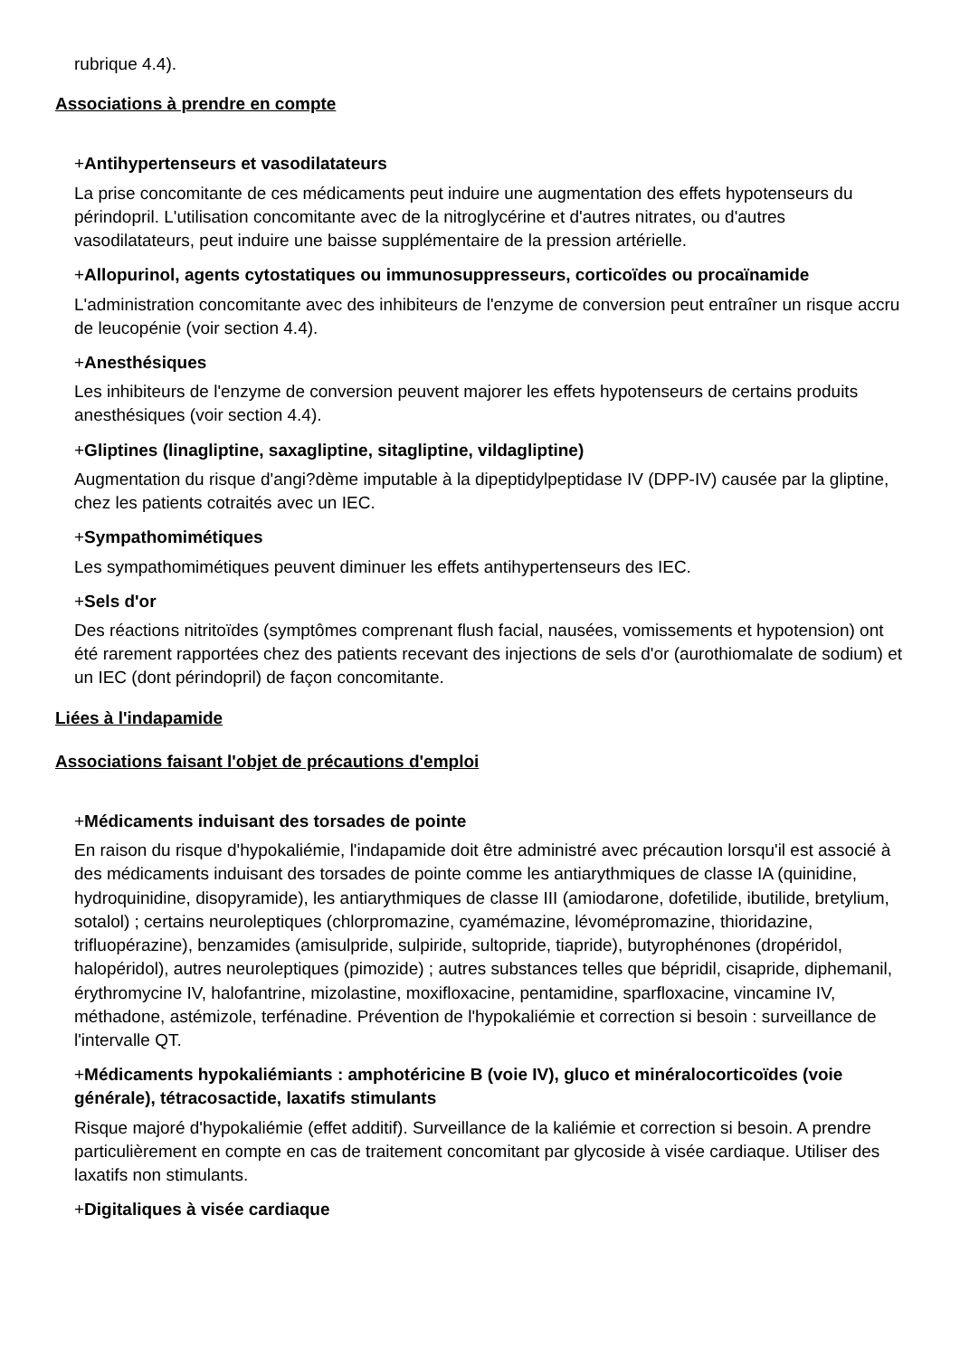rubrique 4.4).
Associations à prendre en compte
+Antihypertenseurs et vasodilatateurs
La prise concomitante de ces médicaments peut induire une augmentation des effets hypotenseurs du périndopril. L'utilisation concomitante avec de la nitroglycérine et d'autres nitrates, ou d'autres vasodilatateurs, peut induire une baisse supplémentaire de la pression artérielle.
+Allopurinol, agents cytostatiques ou immunosuppresseurs, corticoïdes ou procaïnamide
L'administration concomitante avec des inhibiteurs de l'enzyme de conversion peut entraîner un risque accru de leucopénie (voir section 4.4).
+Anesthésiques
Les inhibiteurs de l'enzyme de conversion peuvent majorer les effets hypotenseurs de certains produits anesthésiques (voir section 4.4).
+Gliptines (linagliptine, saxagliptine, sitagliptine, vildagliptine)
Augmentation du risque d'angi?dème imputable à la dipeptidylpeptidase IV (DPP-IV) causée par la gliptine, chez les patients cotraités avec un IEC.
+Sympathomimétiques
Les sympathomimétiques peuvent diminuer les effets antihypertenseurs des IEC.
+Sels d'or
Des réactions nitritoïdes (symptômes comprenant flush facial, nausées, vomissements et hypotension) ont été rarement rapportées chez des patients recevant des injections de sels d'or (aurothiomalate de sodium) et un IEC (dont périndopril) de façon concomitante.
Liées à l'indapamide
Associations faisant l'objet de précautions d'emploi
+Médicaments induisant des torsades de pointe
En raison du risque d'hypokaliémie, l'indapamide doit être administré avec précaution lorsqu'il est associé à des médicaments induisant des torsades de pointe comme les antiarythmiques de classe IA (quinidine, hydroquinidine, disopyramide), les antiarythmiques de classe III (amiodarone, dofetilide, ibutilide, bretylium, sotalol) ; certains neuroleptiques (chlorpromazine, cyamémazine, lévomépromazine, thioridazine, trifluopérazine), benzamides (amisulpride, sulpiride, sultopride, tiapride), butyrophénones (dropéridol, halopéridol), autres neuroleptiques (pimozide) ; autres substances telles que bépridil, cisapride, diphemanil, érythromycine IV, halofantrine, mizolastine, moxifloxacine, pentamidine, sparfloxacine, vincamine IV, méthadone, astémizole, terfénadine. Prévention de l'hypokaliémie et correction si besoin : surveillance de l'intervalle QT.
+Médicaments hypokaliémiants : amphotéricine B (voie IV), gluco et minéralocorticoïdes (voie générale), tétracosactide, laxatifs stimulants
Risque majoré d'hypokaliémie (effet additif). Surveillance de la kaliémie et correction si besoin. A prendre particulièrement en compte en cas de traitement concomitant par glycoside à visée cardiaque. Utiliser des laxatifs non stimulants.
+Digitaliques à visée cardiaque